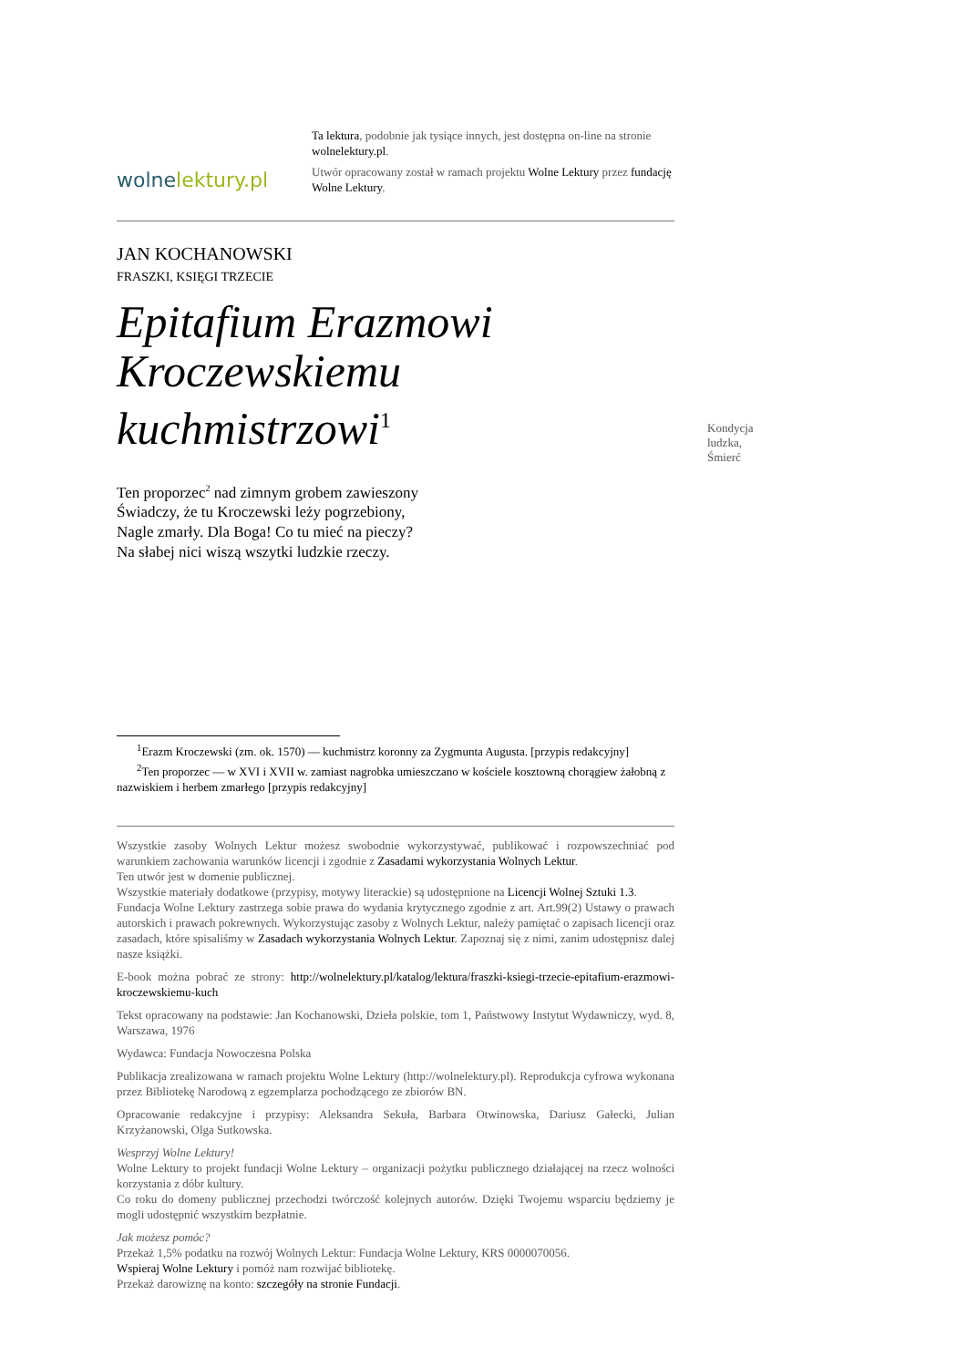wolnelektury.pl
Ta lektura, podobnie jak tysiące innych, jest dostępna on-line na stronie wolnelektury.pl.
Utwór opracowany został w ramach projektu Wolne Lektury przez fundację Wolne Lektury.
JAN KOCHANOWSKI
FRASZKI, KSIĘGI TRZECIE
Epitafium Erazmowi Kroczewskiemu kuchmistrzowi<sup>1</sup>
Ten proporzec<sup>2</sup> nad zimnym grobem zawieszony
Świadczy, że tu Kroczewski leży pogrzebiony,
Nagle zmarły. Dla Boga! Co tu mieć na pieczy?
Na słabej nici wiszą wszytki ludzkie rzeczy.
Kondycja ludzka, Śmierć
<sup>1</sup> Erazm Kroczewski (zm. ok. 1570) — kuchmistrz koronny za Zygmunta Augusta. [przypis redakcyjny]
<sup>2</sup> Ten proporzec — w XVI i XVII w. zamiast nagrobka umieszczano w kościele kosztowną chorągiew żałobną z nazwiskiem i herbem zmarłego [przypis redakcyjny]
Wszystkie zasoby Wolnych Lektur możesz swobodnie wykorzystywać, publikować i rozpowszechniać pod warunkiem zachowania warunków licencji i zgodnie z Zasadami wykorzystania Wolnych Lektur.
Ten utwór jest w domenie publicznej.
Wszystkie materiały dodatkowe (przypisy, motywy literackie) są udostępnione na Licencji Wolnej Sztuki 1.3.
Fundacja Wolne Lektury zastrzega sobie prawa do wydania krytycznego zgodnie z art. Art.99(2) Ustawy o prawach autorskich i prawach pokrewnych. Wykorzystując zasoby z Wolnych Lektur, należy pamiętać o zapisach licencji oraz zasadach, które spisaliśmy w Zasadach wykorzystania Wolnych Lektur. Zapoznaj się z nimi, zanim udostępnisz dalej nasze książki.
E-book można pobrać ze strony: http://wolnelektury.pl/katalog/lektura/fraszki-ksiegi-trzecie-epitafium-erazmowi-kroczewskiemu-kuch
Tekst opracowany na podstawie: Jan Kochanowski, Dzieła polskie, tom 1, Państwowy Instytut Wydawniczy, wyd. 8, Warszawa, 1976
Wydawca: Fundacja Nowoczesna Polska
Publikacja zrealizowana w ramach projektu Wolne Lektury (http://wolnelektury.pl). Reprodukcja cyfrowa wykonana przez Bibliotekę Narodową z egzemplarza pochodzącego ze zbiorów BN.
Opracowanie redakcyjne i przypisy: Aleksandra Sekuła, Barbara Otwinowska, Dariusz Gałecki, Julian Krzyżanowski, Olga Sutkowska.
Wesprzyj Wolne Lektury!
Wolne Lektury to projekt fundacji Wolne Lektury – organizacji pożytku publicznego działającej na rzecz wolności korzystania z dóbr kultury.
Co roku do domeny publicznej przechodzi twórczość kolejnych autorów. Dzięki Twojemu wsparciu będziemy je mogli udostępnić wszystkim bezpłatnie.
Jak możesz pomóc?
Przekaż 1,5% podatku na rozwój Wolnych Lektur: Fundacja Wolne Lektury, KRS 0000070056.
Wspieraj Wolne Lektury i pomóż nam rozwijać bibliotekę.
Przekaż darowiznę na konto: szczegóły na stronie Fundacji.